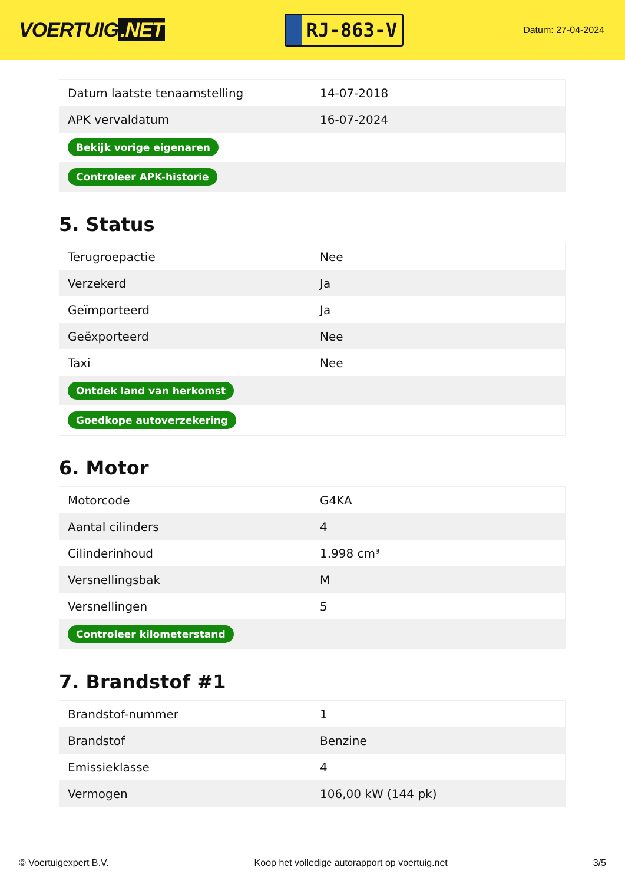VOERTUIG.NET
RJ-863-V
Datum: 27-04-2024
| Datum laatste tenaamstelling | 14-07-2018 |
| APK vervaldatum | 16-07-2024 |
| Bekijk vorige eigenaren | |
| Controleer APK-historie | |
5. Status
| Terugroepactie | Nee |
| Verzekerd | Ja |
| Geïmporteerd | Ja |
| Geëxporteerd | Nee |
| Taxi | Nee |
| Ontdek land van herkomst | |
| Goedkope autoverzekering | |
6. Motor
| Motorcode | G4KA |
| Aantal cilinders | 4 |
| Cilinderinhoud | 1.998 cm³ |
| Versnellingsbak | M |
| Versnellingen | 5 |
| Controleer kilometerstand | |
7. Brandstof #1
| Brandstof-nummer | 1 |
| Brandstof | Benzine |
| Emissieklasse | 4 |
| Vermogen | 106,00 kW (144 pk) |
© Voertuigexpert B.V. Koop het volledige autorapport op voertuig.net 3/5